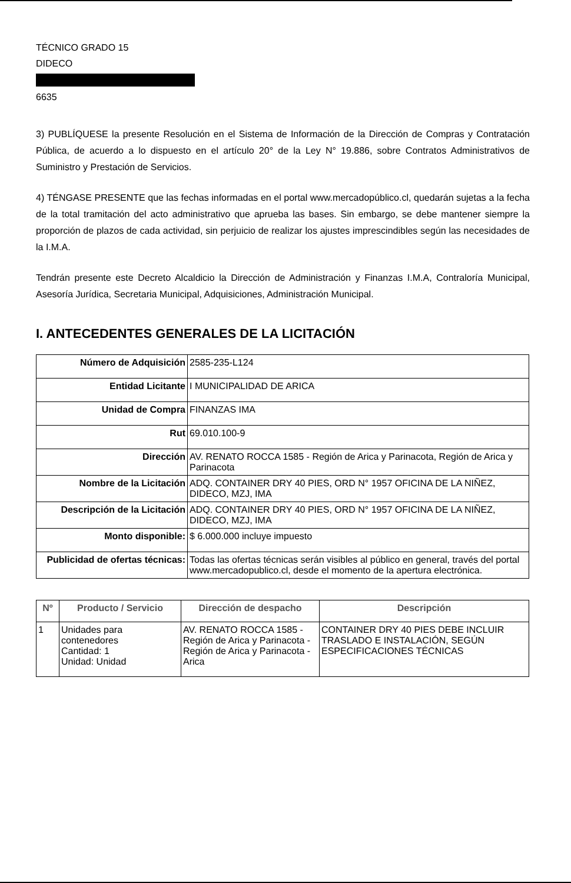TÉCNICO GRADO 15
DIDECO
6635
3) PUBLÍQUESE la presente Resolución en el Sistema de Información de la Dirección de Compras y Contratación Pública, de acuerdo a lo dispuesto en el artículo 20° de la Ley N° 19.886, sobre Contratos Administrativos de Suministro y Prestación de Servicios.
4) TÉNGASE PRESENTE que las fechas informadas en el portal www.mercadopúblico.cl, quedarán sujetas a la fecha de la total tramitación del acto administrativo que aprueba las bases. Sin embargo, se debe mantener siempre la proporción de plazos de cada actividad, sin perjuicio de realizar los ajustes imprescindibles según las necesidades de la I.M.A.
Tendrán presente este Decreto Alcaldicio la Dirección de Administración y Finanzas I.M.A, Contraloría Municipal, Asesoría Jurídica, Secretaria Municipal, Adquisiciones, Administración Municipal.
I. ANTECEDENTES GENERALES DE LA LICITACIÓN
| Número de Adquisición | 2585-235-L124 |
| Entidad Licitante | I MUNICIPALIDAD DE ARICA |
| Unidad de Compra | FINANZAS IMA |
| Rut | 69.010.100-9 |
| Dirección | AV. RENATO ROCCA 1585 - Región de Arica y Parinacota, Región de Arica y Parinacota |
| Nombre de la Licitación | ADQ. CONTAINER DRY 40 PIES, ORD N° 1957 OFICINA DE LA NIÑEZ, DIDECO, MZJ, IMA |
| Descripción de la Licitación | ADQ. CONTAINER DRY 40 PIES, ORD N° 1957 OFICINA DE LA NIÑEZ, DIDECO, MZJ, IMA |
| Monto disponible: | $ 6.000.000 incluye impuesto |
| Publicidad de ofertas técnicas: | Todas las ofertas técnicas serán visibles al público en general, través del portal www.mercadopublico.cl, desde el momento de la apertura electrónica. |
| Nº | Producto / Servicio | Dirección de despacho | Descripción |
| --- | --- | --- | --- |
| 1 | Unidades para contenedores Cantidad: 1 Unidad: Unidad | AV. RENATO ROCCA 1585 - Región de Arica y Parinacota - Región de Arica y Parinacota - Arica | CONTAINER DRY 40 PIES DEBE INCLUIR TRASLADO E INSTALACIÓN, SEGÚN ESPECIFICACIONES TÉCNICAS |